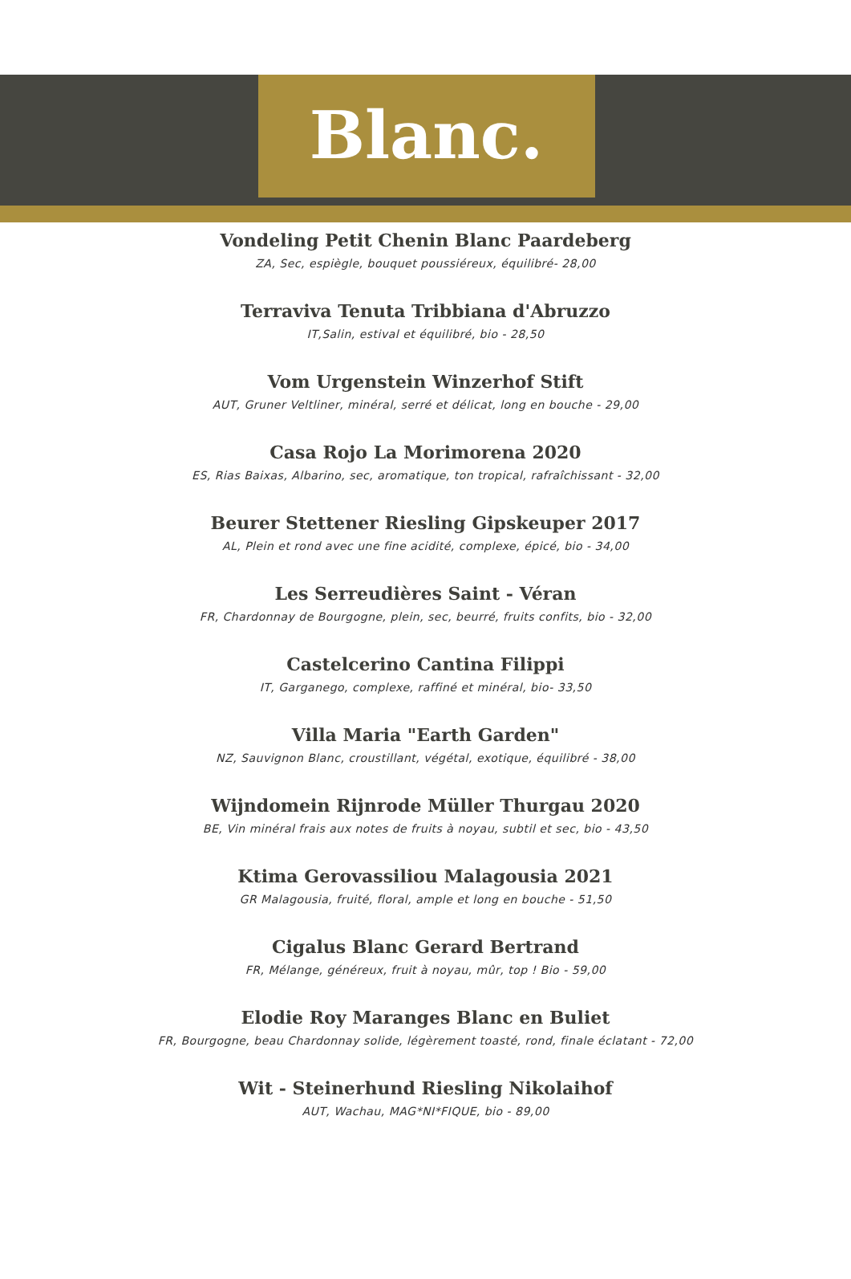Blanc.
Vondeling Petit Chenin Blanc Paardeberg
ZA, Sec, espiègle, bouquet poussiéreux, équilibré- 28,00
Terraviva Tenuta Tribbiana d'Abruzzo
IT,Salin, estival et équilibré, bio - 28,50
Vom Urgenstein Winzerhof Stift
AUT, Gruner Veltliner, minéral, serré et délicat, long en bouche - 29,00
Casa Rojo La Morimorena 2020
ES, Rias Baixas, Albarino, sec, aromatique, ton tropical, rafraîchissant - 32,00
Beurer Stettener Riesling Gipskeuper 2017
AL, Plein et rond avec une fine acidité, complexe, épicé, bio - 34,00
Les Serreudières Saint - Véran
FR, Chardonnay de Bourgogne, plein, sec, beurré, fruits confits, bio - 32,00
Castelcerino Cantina Filippi
IT, Garganego, complexe, raffiné et minéral, bio- 33,50
Villa Maria "Earth Garden"
NZ, Sauvignon Blanc, croustillant, végétal, exotique, équilibré - 38,00
Wijndomein Rijnrode Müller Thurgau 2020
BE, Vin minéral frais aux notes de fruits à noyau, subtil et sec, bio - 43,50
Ktima Gerovassiliou Malagousia 2021
GR Malagousia, fruité, floral, ample et long en bouche - 51,50
Cigalus Blanc Gerard Bertrand
FR, Mélange, généreux, fruit à noyau, mûr, top ! Bio - 59,00
Elodie Roy Maranges Blanc en Buliet
FR, Bourgogne, beau Chardonnay solide, légèrement toasté, rond, finale éclatant - 72,00
Wit - Steinerhund Riesling Nikolaihof
AUT, Wachau, MAG*NI*FIQUE, bio - 89,00